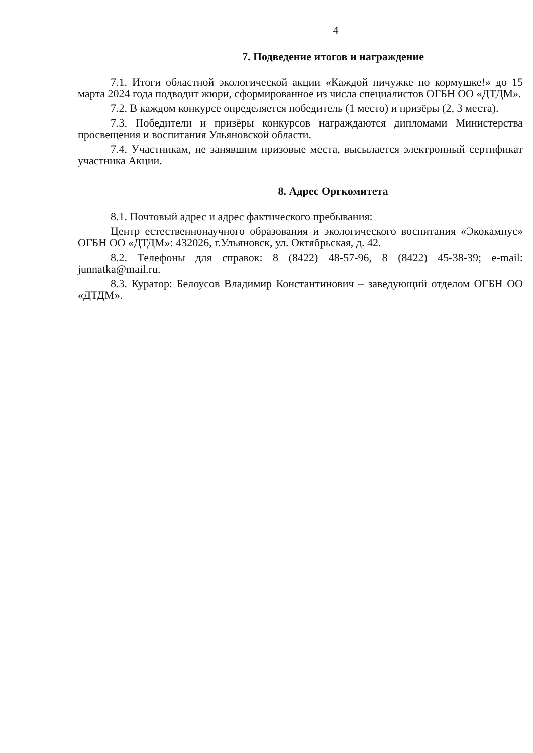4
7. Подведение итогов и награждение
7.1. Итоги областной экологической акции «Каждой пичужке по кормушке!» до 15 марта 2024 года подводит жюри, сформированное из числа специалистов ОГБН ОО «ДТДМ».
7.2. В каждом конкурсе определяется победитель (1 место) и призёры (2, 3 места).
7.3. Победители и призёры конкурсов награждаются дипломами Министерства просвещения и воспитания Ульяновской области.
7.4. Участникам, не занявшим призовые места, высылается электронный сертификат участника Акции.
8. Адрес Оргкомитета
8.1. Почтовый адрес и адрес фактического пребывания:
Центр естественнонаучного образования и экологического воспитания «Экокампус» ОГБН ОО «ДТДМ»: 432026, г.Ульяновск, ул. Октябрьская, д. 42.
8.2. Телефоны для справок: 8 (8422) 48-57-96, 8 (8422) 45-38-39; e-mail: junnatka@mail.ru.
8.3. Куратор: Белоусов Владимир Константинович – заведующий отделом ОГБН ОО «ДТДМ».